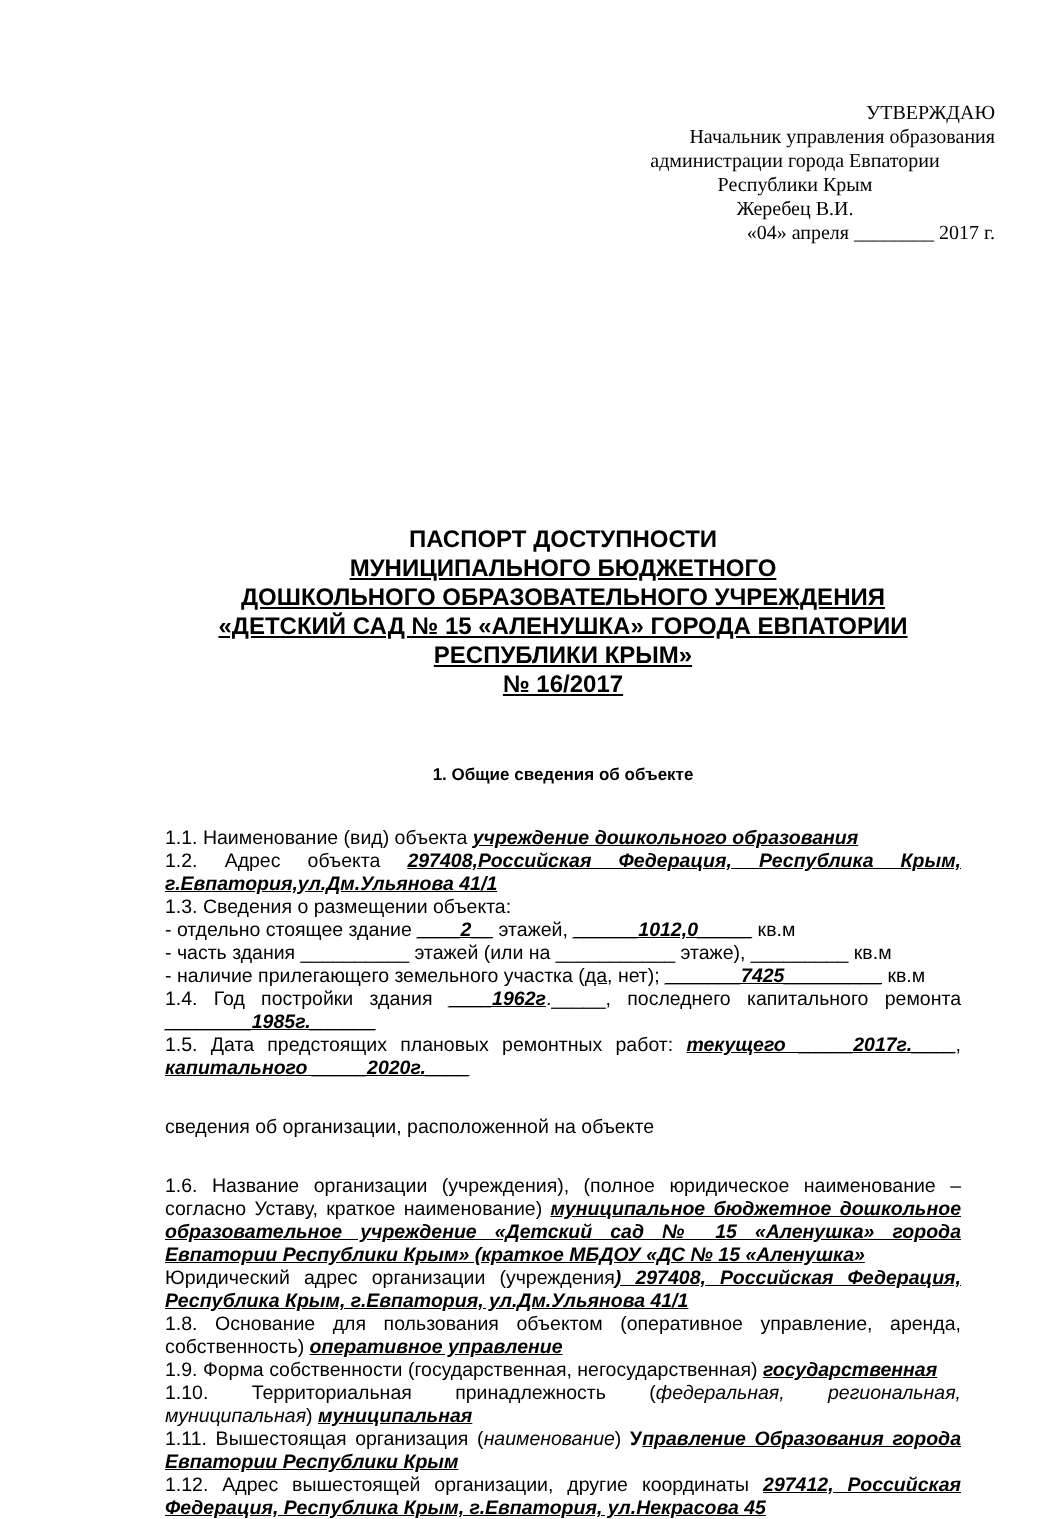УТВЕРЖДАЮ
Начальник управления образования
администрации города Евпатории
Республики Крым
Жеребец В.И.
«04» апреля ________ 2017 г.
ПАСПОРТ ДОСТУПНОСТИ
МУНИЦИПАЛЬНОГО БЮДЖЕТНОГО
ДОШКОЛЬНОГО ОБРАЗОВАТЕЛЬНОГО УЧРЕЖДЕНИЯ
«ДЕТСКИЙ САД № 15 «АЛЕНУШКА» ГОРОДА ЕВПАТОРИИ
РЕСПУБЛИКИ КРЫМ»
№ 16/2017
1. Общие сведения об объекте
1.1. Наименование (вид) объекта учреждение дошкольного образования
1.2. Адрес объекта 297408,Российская Федерация, Республика Крым, г.Евпатория,ул.Дм.Ульянова 41/1
1.3. Сведения о размещении объекта:
- отдельно стоящее здание ____2__ этажей, ______1012,0_____ кв.м
- часть здания __________ этажей (или на ___________ этаже), _________ кв.м
- наличие прилегающего земельного участка (да, нет); _______7425_________ кв.м
1.4. Год постройки здания ____1962г._____, последнего капитального ремонта ________1985г.______
1.5. Дата предстоящих плановых ремонтных работ: текущего _____2017г.____, капитального _____2020г.____
сведения об организации, расположенной на объекте
1.6. Название организации (учреждения), (полное юридическое наименование – согласно Уставу, краткое наименование) муниципальное бюджетное дошкольное образовательное учреждение «Детский сад № 15 «Аленушка» города Евпатории Республики Крым» (краткое МБДОУ «ДС № 15 «Аленушка»
Юридический адрес организации (учреждения) 297408, Российская Федерация, Республика Крым, г.Евпатория, ул.Дм.Ульянова 41/1
1.8. Основание для пользования объектом (оперативное управление, аренда, собственность) оперативное управление
1.9. Форма собственности (государственная, негосударственная) государственная
1.10. Территориальная принадлежность (федеральная, региональная, муниципальная) муниципальная
1.11. Вышестоящая организация (наименование) Управление Образования города Евпатории Республики Крым
1.12. Адрес вышестоящей организации, другие координаты 297412, Российская Федерация, Республика Крым, г.Евпатория, ул.Некрасова 45